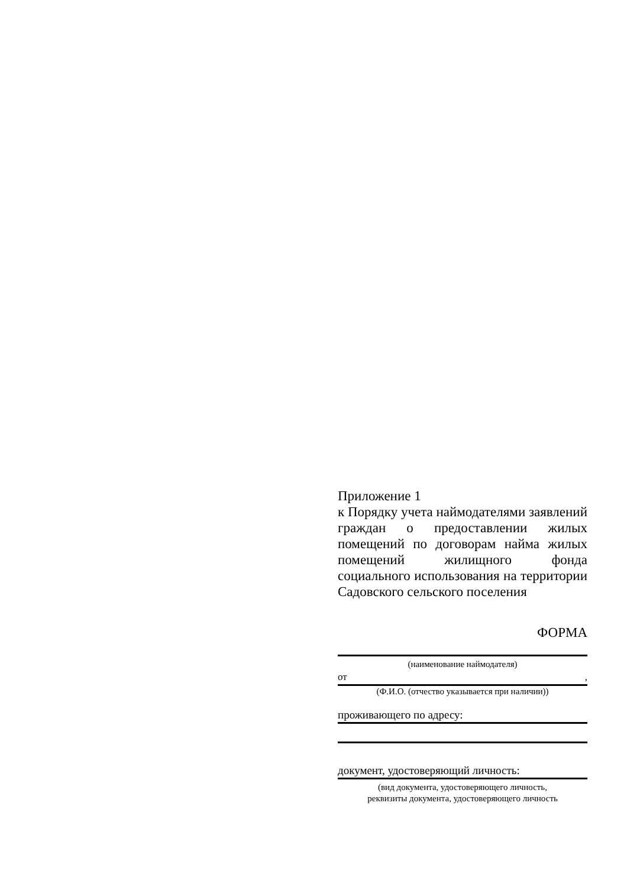Приложение 1
к Порядку учета наймодателями заявлений граждан о предоставлении жилых помещений по договорам найма жилых помещений жилищного фонда социального использования на территории Садовского сельского поселения
ФОРМА
(наименование наймодателя)
от,
(Ф.И.О. (отчество указывается при наличии))
проживающего по адресу:
документ, удостоверяющий личность:
(вид документа, удостоверяющего личность,
реквизиты документа, удостоверяющего личность